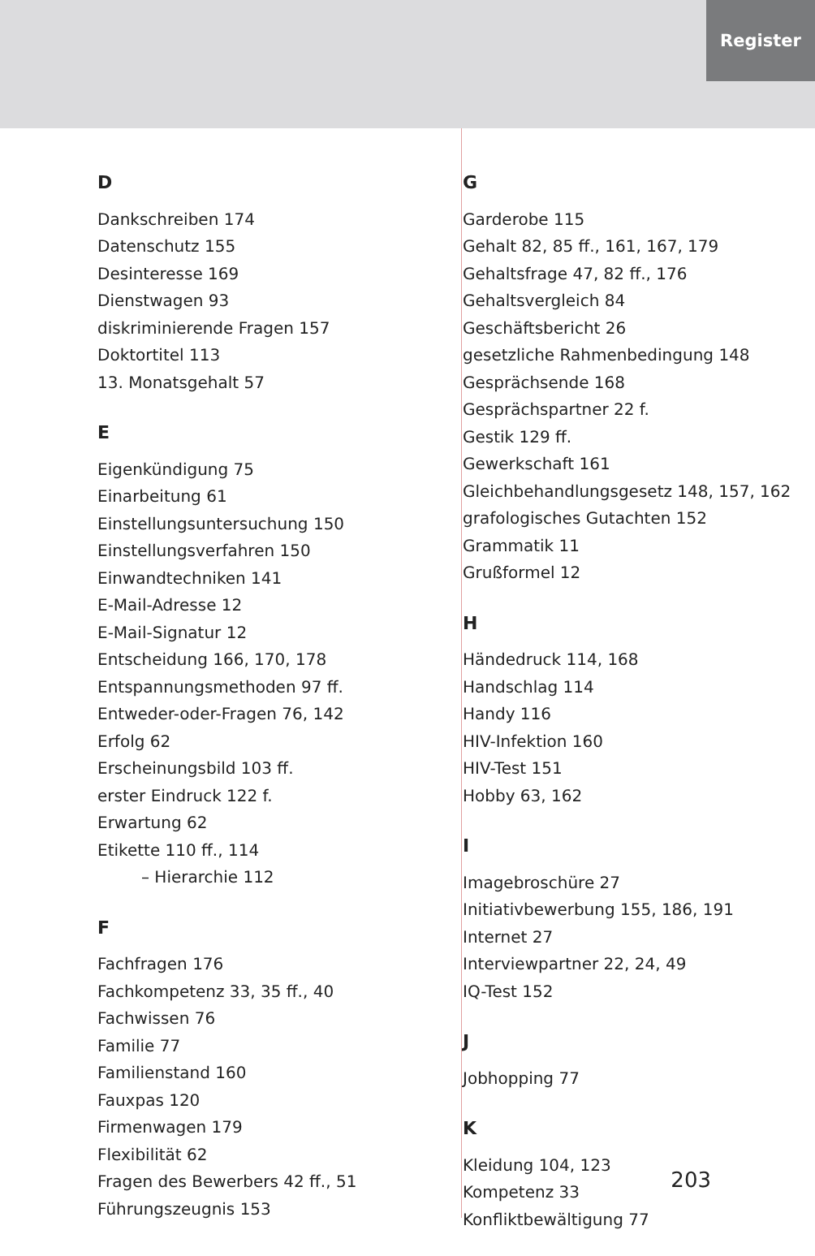Register
D
Dankschreiben 174
Datenschutz 155
Desinteresse 169
Dienstwagen 93
diskriminierende Fragen 157
Doktortitel 113
13. Monatsgehalt 57
E
Eigenkündigung 75
Einarbeitung 61
Einstellungsuntersuchung 150
Einstellungsverfahren 150
Einwandtechniken 141
E-Mail-Adresse 12
E-Mail-Signatur 12
Entscheidung 166, 170, 178
Entspannungsmethoden 97 ff.
Entweder-oder-Fragen 76, 142
Erfolg 62
Erscheinungsbild 103 ff.
erster Eindruck 122 f.
Erwartung 62
Etikette 110 ff., 114
– Hierarchie 112
F
Fachfragen 176
Fachkompetenz 33, 35 ff., 40
Fachwissen 76
Familie 77
Familienstand 160
Fauxpas 120
Firmenwagen 179
Flexibilität 62
Fragen des Bewerbers 42 ff., 51
Führungszeugnis 153
G
Garderobe 115
Gehalt 82, 85 ff., 161, 167, 179
Gehaltsfrage 47, 82 ff., 176
Gehaltsvergleich 84
Geschäftsbericht 26
gesetzliche Rahmenbedingung 148
Gesprächsende 168
Gesprächspartner 22 f.
Gestik 129 ff.
Gewerkschaft 161
Gleichbehandlungsgesetz 148, 157, 162
grafologisches Gutachten 152
Grammatik 11
Grußformel 12
H
Händedruck 114, 168
Handschlag 114
Handy 116
HIV-Infektion 160
HIV-Test 151
Hobby 63, 162
I
Imagebroschüre 27
Initiativbewerbung 155, 186, 191
Internet 27
Interviewpartner 22, 24, 49
IQ-Test 152
J
Jobhopping 77
K
Kleidung 104, 123
Kompetenz 33
Konfliktbewältigung 77
203